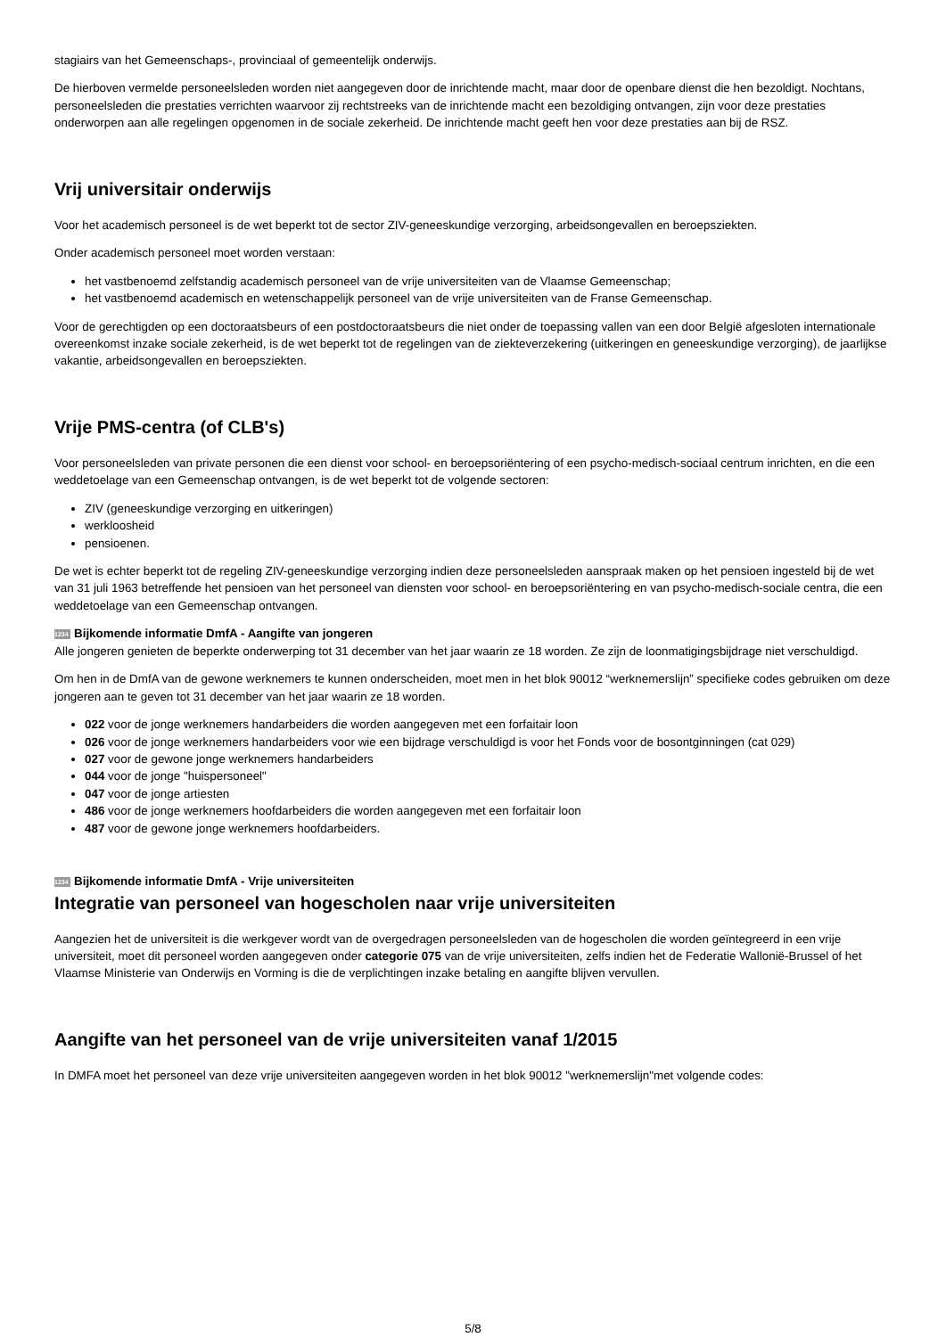stagiairs van het Gemeenschaps-, provinciaal of gemeentelijk onderwijs.
De hierboven vermelde personeelsleden worden niet aangegeven door de inrichtende macht, maar door de openbare dienst die hen bezoldigt. Nochtans, personeelsleden die prestaties verrichten waarvoor zij rechtstreeks van de inrichtende macht een bezoldiging ontvangen, zijn voor deze prestaties onderworpen aan alle regelingen opgenomen in de sociale zekerheid. De inrichtende macht geeft hen voor deze prestaties aan bij de RSZ.
Vrij universitair onderwijs
Voor het academisch personeel is de wet beperkt tot de sector ZIV-geneeskundige verzorging, arbeidsongevallen en beroepsziekten.
Onder academisch personeel moet worden verstaan:
het vastbenoemd zelfstandig academisch personeel van de vrije universiteiten van de Vlaamse Gemeenschap;
het vastbenoemd academisch en wetenschappelijk personeel van de vrije universiteiten van de Franse Gemeenschap.
Voor de gerechtigden op een doctoraatsbeurs of een postdoctoraatsbeurs die niet onder de toepassing vallen van een door België afgesloten internationale overeenkomst inzake sociale zekerheid, is de wet beperkt tot de regelingen van de ziekteverzekering (uitkeringen en geneeskundige verzorging), de jaarlijkse vakantie, arbeidsongevallen en beroepsziekten.
Vrije PMS-centra (of CLB's)
Voor personeelsleden van private personen die een dienst voor school- en beroepsoriëntering of een psycho-medisch-sociaal centrum inrichten, en die een weddetoelage van een Gemeenschap ontvangen, is de wet beperkt tot de volgende sectoren:
ZIV (geneeskundige verzorging en uitkeringen)
werkloosheid
pensioenen.
De wet is echter beperkt tot de regeling ZIV-geneeskundige verzorging indien deze personeelsleden aanspraak maken op het pensioen ingesteld bij de wet van 31 juli 1963 betreffende het pensioen van het personeel van diensten voor school- en beroepsoriëntering en van psycho-medisch-sociale centra, die een weddetoelage van een Gemeenschap ontvangen.
1234 Bijkomende informatie DmfA - Aangifte van jongeren
Alle jongeren genieten de beperkte onderwerping tot 31 december van het jaar waarin ze 18 worden. Ze zijn de loonmatigingsbijdrage niet verschuldigd.
Om hen in de DmfA van de gewone werknemers te kunnen onderscheiden, moet men in het blok 90012 “werknemerslijn” specifieke codes gebruiken om deze jongeren aan te geven tot 31 december van het jaar waarin ze 18 worden.
022 voor de jonge werknemers handarbeiders die worden aangegeven met een forfaitair loon
026 voor de jonge werknemers handarbeiders voor wie een bijdrage verschuldigd is voor het Fonds voor de bosontginningen (cat 029)
027 voor de gewone jonge werknemers handarbeiders
044 voor de jonge "huispersoneel"
047 voor de jonge artiesten
486 voor de jonge werknemers hoofdarbeiders die worden aangegeven met een forfaitair loon
487 voor de gewone jonge werknemers hoofdarbeiders.
1234 Bijkomende informatie DmfA - Vrije universiteiten
Integratie van personeel van hogescholen naar vrije universiteiten
Aangezien het de universiteit is die werkgever wordt van de overgedragen personeelsleden van de hogescholen die worden geïntegreerd in een vrije universiteit, moet dit personeel worden aangegeven onder categorie 075 van de vrije universiteiten, zelfs indien het de Federatie Wallonië-Brussel of het Vlaamse Ministerie van Onderwijs en Vorming is die de verplichtingen inzake betaling en aangifte blijven vervullen.
Aangifte van het personeel van de vrije universiteiten vanaf 1/2015
In DMFA moet het personeel van deze vrije universiteiten aangegeven worden in het blok 90012 "werknemerslijn"met volgende codes:
5/8